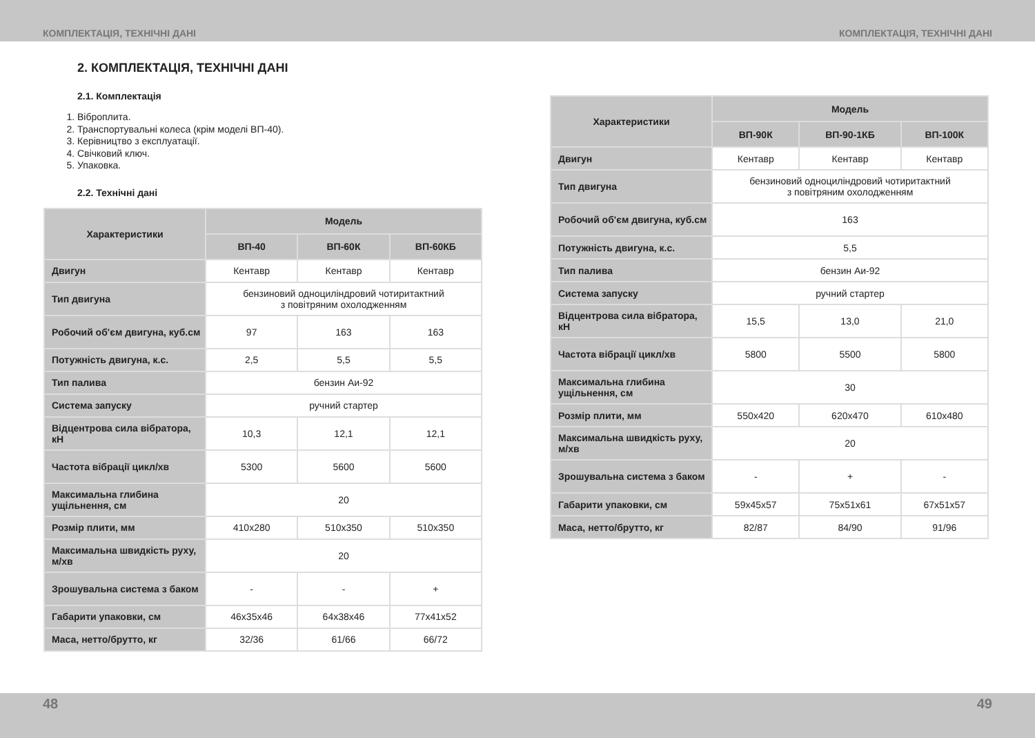КОМПЛЕКТАЦІЯ, ТЕХНІЧНІ ДАНІ КОМПЛЕКТАЦІЯ, ТЕХНІЧНІ ДАНІ
2. КОМПЛЕКТАЦІЯ, ТЕХНІЧНІ ДАНІ
2.1. Комплектація
1. Віброплита.
2. Транспортувальні колеса (крім моделі ВП-40).
3. Керівництво з експлуатації.
4. Свічковий ключ.
5. Упаковка.
2.2. Технічні дані
| Характеристики | Модель | | |
| --- | --- | --- | --- |
| | ВП-40 | ВП-60К | ВП-60КБ |
| Двигун | Кентавр | Кентавр | Кентавр |
| Тип двигуна | бензиновий одноциліндровий чотиритактний з повітряним охолодженням | | |
| Робочий об'єм двигуна, куб.см | 97 | 163 | 163 |
| Потужність двигуна, к.с. | 2,5 | 5,5 | 5,5 |
| Тип палива | бензин Аи-92 | | |
| Система запуску | ручний стартер | | |
| Відцентрова сила вібратора, кН | 10,3 | 12,1 | 12,1 |
| Частота вібрації цикл/хв | 5300 | 5600 | 5600 |
| Максимальна глибина ущільнення, см | 20 | | |
| Розмір плити, мм | 410x280 | 510x350 | 510x350 |
| Максимальна швидкість руху, м/хв | 20 | | |
| Зрошувальна система з баком | - | - | + |
| Габарити упаковки, см | 46x35x46 | 64x38x46 | 77x41x52 |
| Маса, нетто/брутто, кг | 32/36 | 61/66 | 66/72 |
| Характеристики | Модель | | |
| --- | --- | --- | --- |
| | ВП-90К | ВП-90-1КБ | ВП-100К |
| Двигун | Кентавр | Кентавр | Кентавр |
| Тип двигуна | бензиновий одноциліндровий чотиритактний з повітряним охолодженням | | |
| Робочий об'єм двигуна, куб.см | 163 | | |
| Потужність двигуна, к.с. | 5,5 | | |
| Тип палива | бензин Аи-92 | | |
| Система запуску | ручний стартер | | |
| Відцентрова сила вібратора, кН | 15,5 | 13,0 | 21,0 |
| Частота вібрації цикл/хв | 5800 | 5500 | 5800 |
| Максимальна глибина ущільнення, см | 30 | | |
| Розмір плити, мм | 550x420 | 620x470 | 610x480 |
| Максимальна швидкість руху, м/хв | 20 | | |
| Зрошувальна система з баком | - | + | - |
| Габарити упаковки, см | 59x45x57 | 75x51x61 | 67x51x57 |
| Маса, нетто/брутто, кг | 82/87 | 84/90 | 91/96 |
48 49